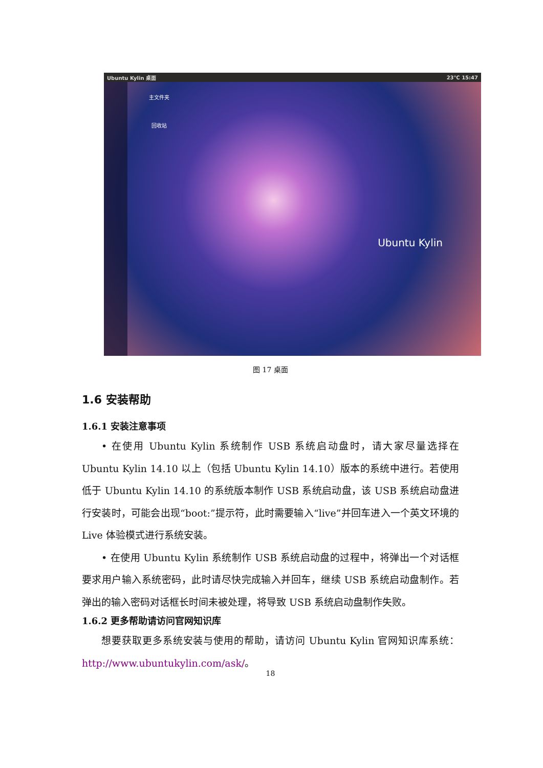Ubuntu Kylin 桌面 23℃ 15:47
主文件夹
回收站
Ubuntu Kylin
图 17 桌面
1.6 安装帮助
1.6.1 安装注意事项
• 在使用 Ubuntu Kylin 系统制作 USB 系统启动盘时，请大家尽量选择在 Ubuntu Kylin 14.10 以上（包括 Ubuntu Kylin 14.10）版本的系统中进行。若使用低于 Ubuntu Kylin 14.10 的系统版本制作 USB 系统启动盘，该 USB 系统启动盘进行安装时，可能会出现“boot:”提示符，此时需要输入“live”并回车进入一个英文环境的 Live 体验模式进行系统安装。
• 在使用 Ubuntu Kylin 系统制作 USB 系统启动盘的过程中，将弹出一个对话框要求用户输入系统密码，此时请尽快完成输入并回车，继续 USB 系统启动盘制作。若弹出的输入密码对话框长时间未被处理，将导致 USB 系统启动盘制作失败。
1.6.2 更多帮助请访问官网知识库
想要获取更多系统安装与使用的帮助，请访问 Ubuntu Kylin 官网知识库系统：http://www.ubuntukylin.com/ask/。
18